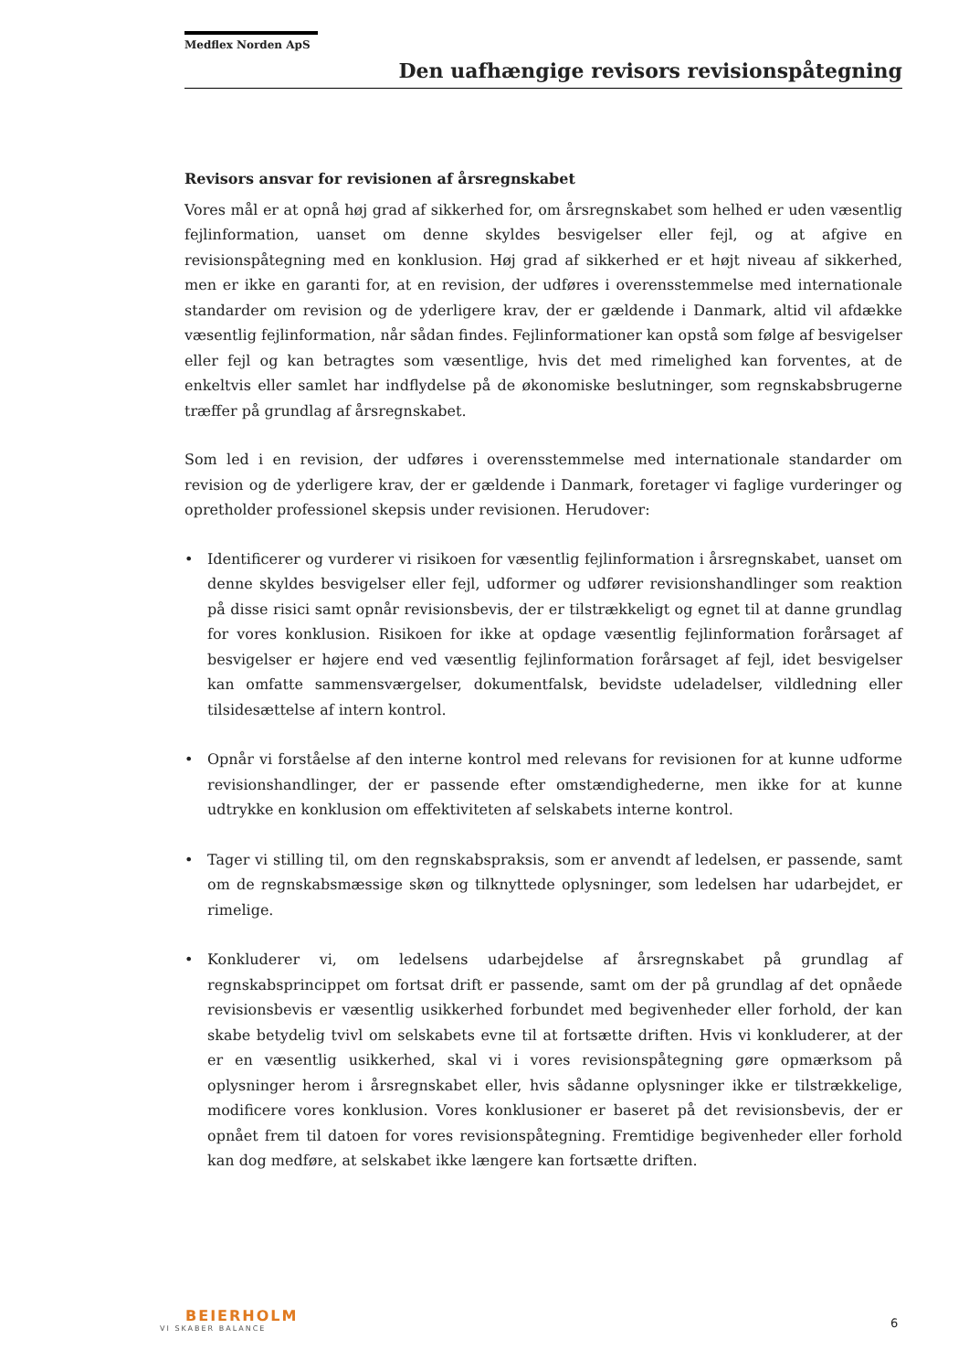Medflex Norden ApS
Den uafhængige revisors revisionspåtegning
Revisors ansvar for revisionen af årsregnskabet
Vores mål er at opnå høj grad af sikkerhed for, om årsregnskabet som helhed er uden væsentlig fejlinformation, uanset om denne skyldes besvigelser eller fejl, og at afgive en revisionspåtegning med en konklusion. Høj grad af sikkerhed er et højt niveau af sikkerhed, men er ikke en garanti for, at en revision, der udføres i overensstemmelse med internationale standarder om revision og de yderligere krav, der er gældende i Danmark, altid vil afdække væsentlig fejlinformation, når sådan findes. Fejlinformationer kan opstå som følge af besvigelser eller fejl og kan betragtes som væsentlige, hvis det med rimelighed kan forventes, at de enkeltvis eller samlet har indflydelse på de økonomiske beslutninger, som regnskabsbrugerne træffer på grundlag af årsregnskabet.
Som led i en revision, der udføres i overensstemmelse med internationale standarder om revision og de yderligere krav, der er gældende i Danmark, foretager vi faglige vurderinger og opretholder professionel skepsis under revisionen. Herudover:
• Identificerer og vurderer vi risikoen for væsentlig fejlinformation i årsregnskabet, uanset om denne skyldes besvigelser eller fejl, udformer og udfører revisionshandlinger som reaktion på disse risici samt opnår revisionsbevis, der er tilstrækkeligt og egnet til at danne grundlag for vores konklusion. Risikoen for ikke at opdage væsentlig fejlinformation forårsaget af besvigelser er højere end ved væsentlig fejlinformation forårsaget af fejl, idet besvigelser kan omfatte sammensværgelser, dokumentfalsk, bevidste udeladelser, vildledning eller tilsidesættelse af intern kontrol.
• Opnår vi forståelse af den interne kontrol med relevans for revisionen for at kunne udforme revisionshandlinger, der er passende efter omstændighederne, men ikke for at kunne udtrykke en konklusion om effektiviteten af selskabets interne kontrol.
• Tager vi stilling til, om den regnskabspraksis, som er anvendt af ledelsen, er passende, samt om de regnskabsmæssige skøn og tilknyttede oplysninger, som ledelsen har udarbejdet, er rimelige.
• Konkluderer vi, om ledelsens udarbejdelse af årsregnskabet på grundlag af regnskabsprincippet om fortsat drift er passende, samt om der på grundlag af det opnåede revisionsbevis er væsentlig usikkerhed forbundet med begivenheder eller forhold, der kan skabe betydelig tvivl om selskabets evne til at fortsætte driften. Hvis vi konkluderer, at der er en væsentlig usikkerhed, skal vi i vores revisionspåtegning gøre opmærksom på oplysninger herom i årsregnskabet eller, hvis sådanne oplysninger ikke er tilstrækkelige, modificere vores konklusion. Vores konklusioner er baseret på det revisionsbevis, der er opnået frem til datoen for vores revisionspåtegning. Fremtidige begivenheder eller forhold kan dog medføre, at selskabet ikke længere kan fortsætte driften.
BEIERHOLM
VI SKABER BALANCE
6